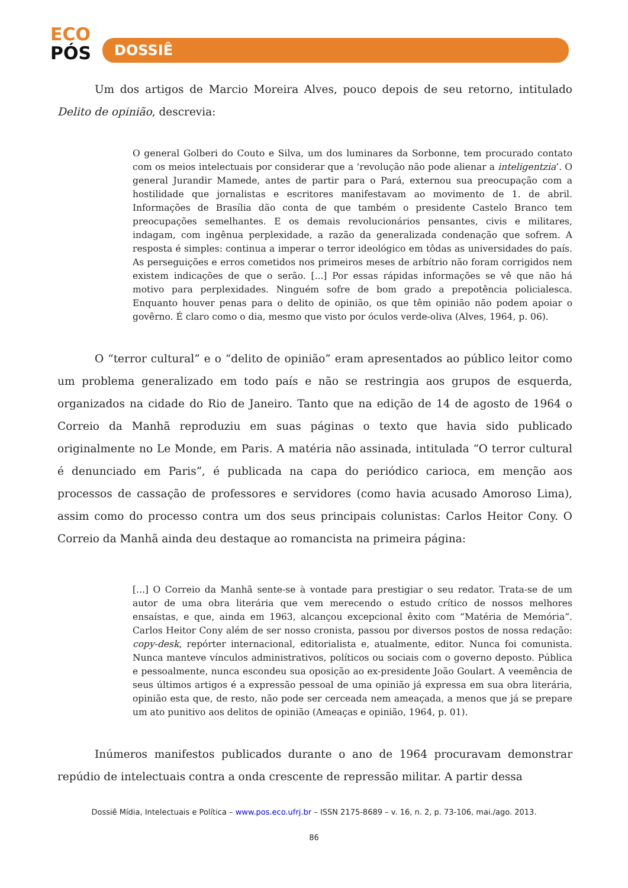ECO
PÓS
DOSSIÊ
Um dos artigos de Marcio Moreira Alves, pouco depois de seu retorno, intitulado Delito de opinião, descrevia:
O general Golberi do Couto e Silva, um dos luminares da Sorbonne, tem procurado contato com os meios intelectuais por considerar que a ‘revolução não pode alienar a inteligentzia’. O general Jurandir Mamede, antes de partir para o Pará, externou sua preocupação com a hostilidade que jornalistas e escritores manifestavam ao movimento de 1. de abril. Informações de Brasília dão conta de que também o presidente Castelo Branco tem preocupações semelhantes. E os demais revolucionários pensantes, civis e militares, indagam, com ingênua perplexidade, a razão da generalizada condenação que sofrem. A resposta é simples: continua a imperar o terror ideológico em tôdas as universidades do país. As perseguições e erros cometidos nos primeiros meses de arbítrio não foram corrigidos nem existem indicações de que o serão. [...] Por essas rápidas informações se vê que não há motivo para perplexidades. Ninguém sofre de bom grado a prepotência policialesca. Enquanto houver penas para o delito de opinião, os que têm opinião não podem apoiar o govêrno. É claro como o dia, mesmo que visto por óculos verde-oliva (Alves, 1964, p. 06).
O “terror cultural” e o “delito de opinião” eram apresentados ao público leitor como um problema generalizado em todo país e não se restringia aos grupos de esquerda, organizados na cidade do Rio de Janeiro. Tanto que na edição de 14 de agosto de 1964 o Correio da Manhã reproduziu em suas páginas o texto que havia sido publicado originalmente no Le Monde, em Paris. A matéria não assinada, intitulada “O terror cultural é denunciado em Paris”, é publicada na capa do periódico carioca, em menção aos processos de cassação de professores e servidores (como havia acusado Amoroso Lima), assim como do processo contra um dos seus principais colunistas: Carlos Heitor Cony. O Correio da Manhã ainda deu destaque ao romancista na primeira página:
[...] O Correio da Manhã sente-se à vontade para prestigiar o seu redator. Trata-se de um autor de uma obra literária que vem merecendo o estudo crítico de nossos melhores ensaístas, e que, ainda em 1963, alcançou excepcional êxito com “Matéria de Memória”. Carlos Heitor Cony além de ser nosso cronista, passou por diversos postos de nossa redação: copy-desk, repórter internacional, editorialista e, atualmente, editor. Nunca foi comunista. Nunca manteve vínculos administrativos, políticos ou sociais com o governo deposto. Pública e pessoalmente, nunca escondeu sua oposição ao ex-presidente João Goulart. A veemência de seus últimos artigos é a expressão pessoal de uma opinião já expressa em sua obra literária, opinião esta que, de resto, não pode ser cerceada nem ameaçada, a menos que já se prepare um ato punitivo aos delitos de opinião (Ameaças e opinião, 1964, p. 01).
Inúmeros manifestos publicados durante o ano de 1964 procuravam demonstrar repúdio de intelectuais contra a onda crescente de repressão militar. A partir dessa
Dossiê Mídia, Intelectuais e Política – www.pos.eco.ufrj.br – ISSN 2175-8689 – v. 16, n. 2, p. 73-106, mai./ago. 2013.
86